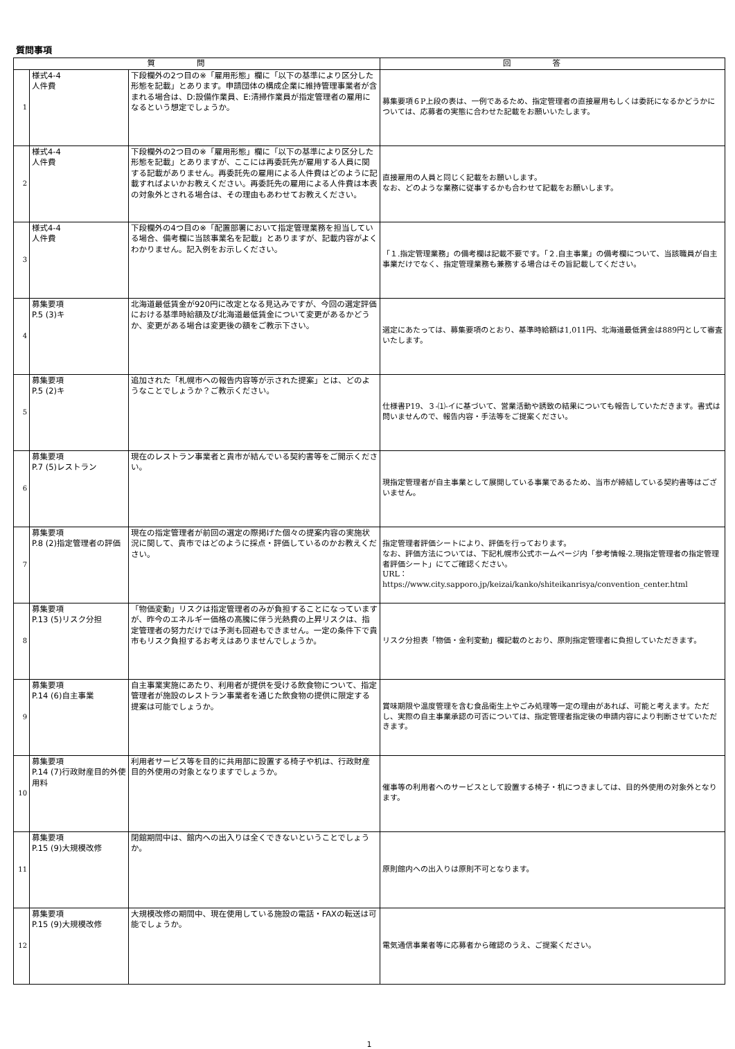質問事項
| 質問 | | | 回答 |
| --- | --- | --- | --- |
| 1 | 様式4-4 人件費 | 下段欄外の2つ目の※「雇用形態」欄に「以下の基準により区分した形態を記載」とあります。申請団体の構成企業に維持管理事業者が含まれる場合は、D:設備作業員、E:清掃作業員が指定管理者の雇用になるという想定でしょうか。 | 募集要項６P上段の表は、一例であるため、指定管理者の直接雇用もしくは委託になるかどうかについては、応募者の実態に合わせた記載をお願いいたします。 |
| 2 | 様式4-4 人件費 | 下段欄外の2つ目の※「雇用形態」欄に「以下の基準により区分した形態を記載」とありますが、ここには再委託先が雇用する人員に関する記載がありません。再委託先の雇用による人件費はどのように記載すればよいかお教えください。再委託先の雇用による人件費は本表の対象外とされる場合は、その理由もあわせてお教えください。 | 直接雇用の人員と同じく記載をお願いします。 なお、どのような業務に従事するかも合わせて記載をお願いします。 |
| 3 | 様式4-4 人件費 | 下段欄外の4つ目の※「配置部署において指定管理業務を担当している場合、備考欄に当該事業名を記載」とありますが、記載内容がよくわかりません。記入例をお示しください。 | 「１.指定管理業務」の備考欄は記載不要です。「２.自主事業」の備考欄について、当該職員が自主事業だけでなく、指定管理業務も兼務する場合はその旨記載してください。 |
| 4 | 募集要項 P.5 (3)キ | 北海道最低賃金が920円に改定となる見込みですが、今回の選定評価における基準時給額及び北海道最低賃金について変更があるかどうか、変更がある場合は変更後の額をご教示下さい。 | 選定にあたっては、募集要項のとおり、基準時給額は1,011円、北海道最低賃金は889円として審査いたします。 |
| 5 | 募集要項 P.5 (2)キ | 追加された「札幌市への報告内容等が示された提案」とは、どのようなことでしょうか？ご教示ください。 | 仕様書P19、３-⑴-イに基づいて、営業活動や誘致の結果についても報告していただきます。書式は問いませんので、報告内容・手法等をご提案ください。 |
| 6 | 募集要項 P.7 (5)レストラン | 現在のレストラン事業者と貴市が結んでいる契約書等をご開示ください。 | 現指定管理者が自主事業として展開している事業であるため、当市が締結している契約書等はございません。 |
| 7 | 募集要項 P.8 (2)指定管理者の評価 | 現在の指定管理者が前回の選定の際掲げた個々の提案内容の実施状況に関して、貴市ではどのように採点・評価しているのかお教えください。 | 指定管理者評価シートにより、評価を行っております。 なお、評価方法については、下記札幌市公式ホームページ内「参考情報-2.現指定管理者の指定管理者評価シート」にてご確認ください。 URL： https://www.city.sapporo.jp/keizai/kanko/shiteikanrisya/convention_center.html |
| 8 | 募集要項 P.13 (5)リスク分担 | 「物価変動」リスクは指定管理者のみが負担することになっていますが、昨今のエネルギー価格の高騰に伴う光熱費の上昇リスクは、指定管理者の努力だけでは予測も回避もできません。一定の条件下で貴市もリスク負担するお考えはありませんでしょうか。 | リスク分担表「物価・金利変動」欄記載のとおり、原則指定管理者に負担していただきます。 |
| 9 | 募集要項 P.14 (6)自主事業 | 自主事業実施にあたり、利用者が提供を受ける飲食物について、指定管理者が施設のレストラン事業者を通じた飲食物の提供に限定する提案は可能でしょうか。 | 賞味期限や温度管理を含む食品衛生上やごみ処理等一定の理由があれば、可能と考えます。ただし、実際の自主事業承認の可否については、指定管理者指定後の申請内容により判断させていただきます。 |
| 10 | 募集要項 P.14 (7)行政財産目的外使用料 | 利用者サービス等を目的に共用部に設置する椅子や机は、行政財産目的外使用の対象となりますでしょうか。 | 催事等の利用者へのサービスとして設置する椅子・机につきましては、目的外使用の対象外となります。 |
| 11 | 募集要項 P.15 (9)大規模改修 | 閉館期間中は、館内への出入りは全くできないということでしょうか。 | 原則館内への出入りは原則不可となります。 |
| 12 | 募集要項 P.15 (9)大規模改修 | 大規模改修の期間中、現在使用している施設の電話・FAXの転送は可能でしょうか。 | 電気通信事業者等に応募者から確認のうえ、ご提案ください。 |
1